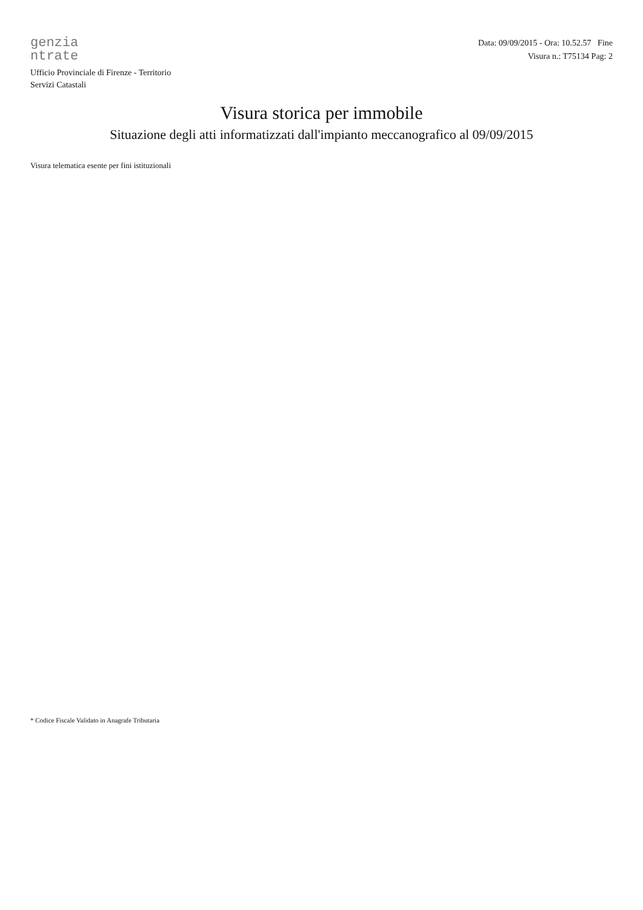genzia
ntrate
Ufficio Provinciale di Firenze - Territorio
Servizi Catastali
Data: 09/09/2015 - Ora: 10.52.57 Fine
Visura n.: T75134 Pag: 2
Visura storica per immobile
Situazione degli atti informatizzati dall'impianto meccanografico al 09/09/2015
Visura telematica esente per fini istituzionali
* Codice Fiscale Validato in Anagrafe Tributaria